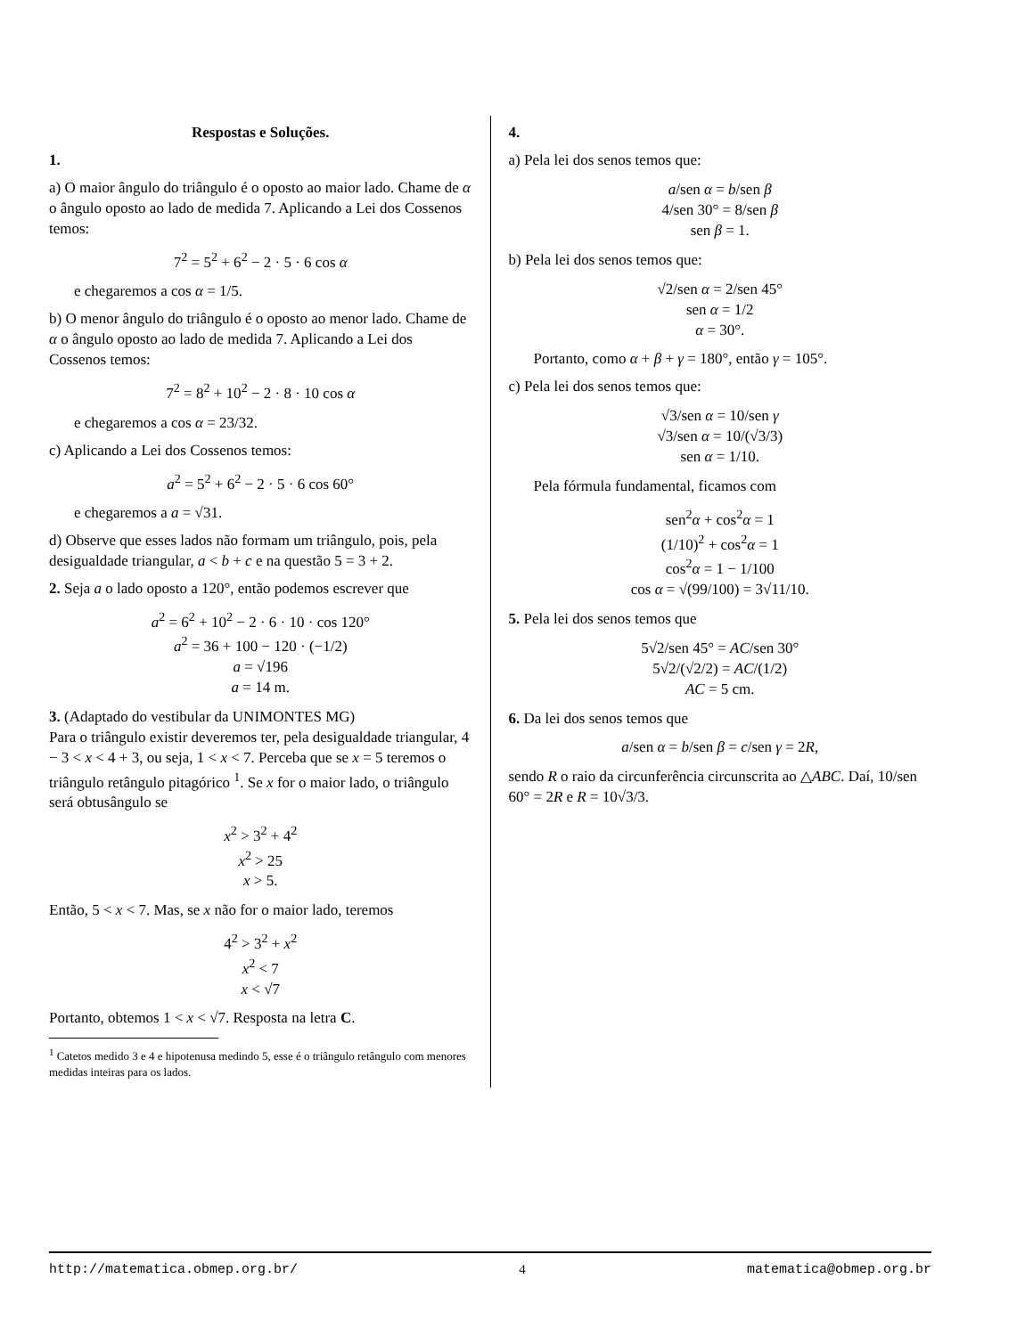Respostas e Soluções.
1.
a) O maior ângulo do triângulo é o oposto ao maior lado. Chame de α o ângulo oposto ao lado de medida 7. Aplicando a Lei dos Cossenos temos:
7<sup>2</sup> = 5<sup>2</sup> + 6<sup>2</sup> − 2 · 5 · 6 cos α
e chegaremos a cos α = 1/5.
b) O menor ângulo do triângulo é o oposto ao menor lado. Chame de α o ângulo oposto ao lado de medida 7. Aplicando a Lei dos Cossenos temos:
7<sup>2</sup> = 8<sup>2</sup> + 10<sup>2</sup> − 2 · 8 · 10 cos α
e chegaremos a cos α = 23/32.
c) Aplicando a Lei dos Cossenos temos:
a<sup>2</sup> = 5<sup>2</sup> + 6<sup>2</sup> − 2 · 5 · 6 cos 60°
e chegaremos a a = √31.
d) Observe que esses lados não formam um triângulo, pois, pela desigualdade triangular, a < b + c e na questão 5 = 3 + 2.
2. Seja a o lado oposto a 120°, então podemos escrever que
a<sup>2</sup> = 6<sup>2</sup> + 10<sup>2</sup> − 2 · 6 · 10 · cos 120°
a<sup>2</sup> = 36 + 100 − 120 · (−1/2)
a = √196
a = 14 m.
3. (Adaptado do vestibular da UNIMONTES MG)
Para o triângulo existir deveremos ter, pela desigualdade triangular, 4 − 3 < x < 4 + 3, ou seja, 1 < x < 7. Perceba que se x = 5 teremos o triângulo retângulo pitagórico <sup>1</sup>. Se x for o maior lado, o triângulo será obtusângulo se
x<sup>2</sup> > 3<sup>2</sup> + 4<sup>2</sup>
x<sup>2</sup> > 25
x > 5.
Então, 5 < x < 7. Mas, se x não for o maior lado, teremos
4<sup>2</sup> > 3<sup>2</sup> + x<sup>2</sup>
x<sup>2</sup> < 7
x < √7
Portanto, obtemos 1 < x < √7. Resposta na letra C.
<sup>1</sup> Catetos medido 3 e 4 e hipotenusa medindo 5, esse é o triângulo retângulo com menores medidas inteiras para os lados.
4.
a) Pela lei dos senos temos que:
a/sen α = b/sen β
4/sen 30° = 8/sen β
sen β = 1.
b) Pela lei dos senos temos que:
√2/sen α = 2/sen 45°
sen α = 1/2
α = 30°.
Portanto, como α + β + γ = 180°, então γ = 105°.
c) Pela lei dos senos temos que:
√3/sen α = 10/sen γ
√3/sen α = 10/(√3/3)
sen α = 1/10.
Pela fórmula fundamental, ficamos com
sen<sup>2</sup>α + cos<sup>2</sup>α = 1
(1/10)<sup>2</sup> + cos<sup>2</sup>α = 1
cos<sup>2</sup>α = 1 − 1/100
cos α = √(99/100) = 3√11/10.
5. Pela lei dos senos temos que
5√2/sen 45° = AC/sen 30°
5√2/(√2/2) = AC/(1/2)
AC = 5 cm.
6. Da lei dos senos temos que
a/sen α = b/sen β = c/sen γ = 2R,
sendo R o raio da circunferência circunscrita ao △ABC. Daí, 10/sen 60° = 2R e R = 10√3/3.
http://matematica.obmep.org.br/ 4 matematica@obmep.org.br